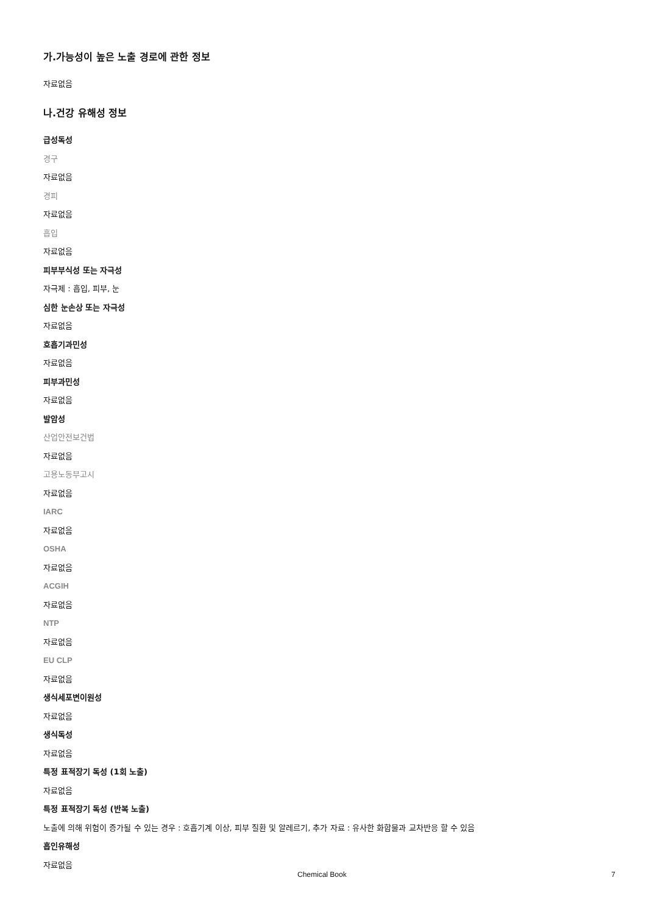가.가능성이 높은 노출 경로에 관한 정보
자료없음
나.건강 유해성 정보
급성독성
경구
자료없음
경피
자료없음
흡입
자료없음
피부부식성 또는 자극성
자극제 : 흡입, 피부, 눈
심한 눈손상 또는 자극성
자료없음
호흡기과민성
자료없음
피부과민성
자료없음
발암성
산업안전보건법
자료없음
고용노동부고시
자료없음
IARC
자료없음
OSHA
자료없음
ACGIH
자료없음
NTP
자료없음
EU CLP
자료없음
생식세포변이원성
자료없음
생식독성
자료없음
특정 표적장기 독성 (1회 노출)
자료없음
특정 표적장기 독성 (반복 노출)
노출에 의해 위험이 증가될 수 있는 경우 : 호흡기계 이상, 피부 질환 및 알레르기, 추가 자료 : 유사한 화합물과 교차반응 할 수 있음
흡인유해성
자료없음
Chemical Book 7